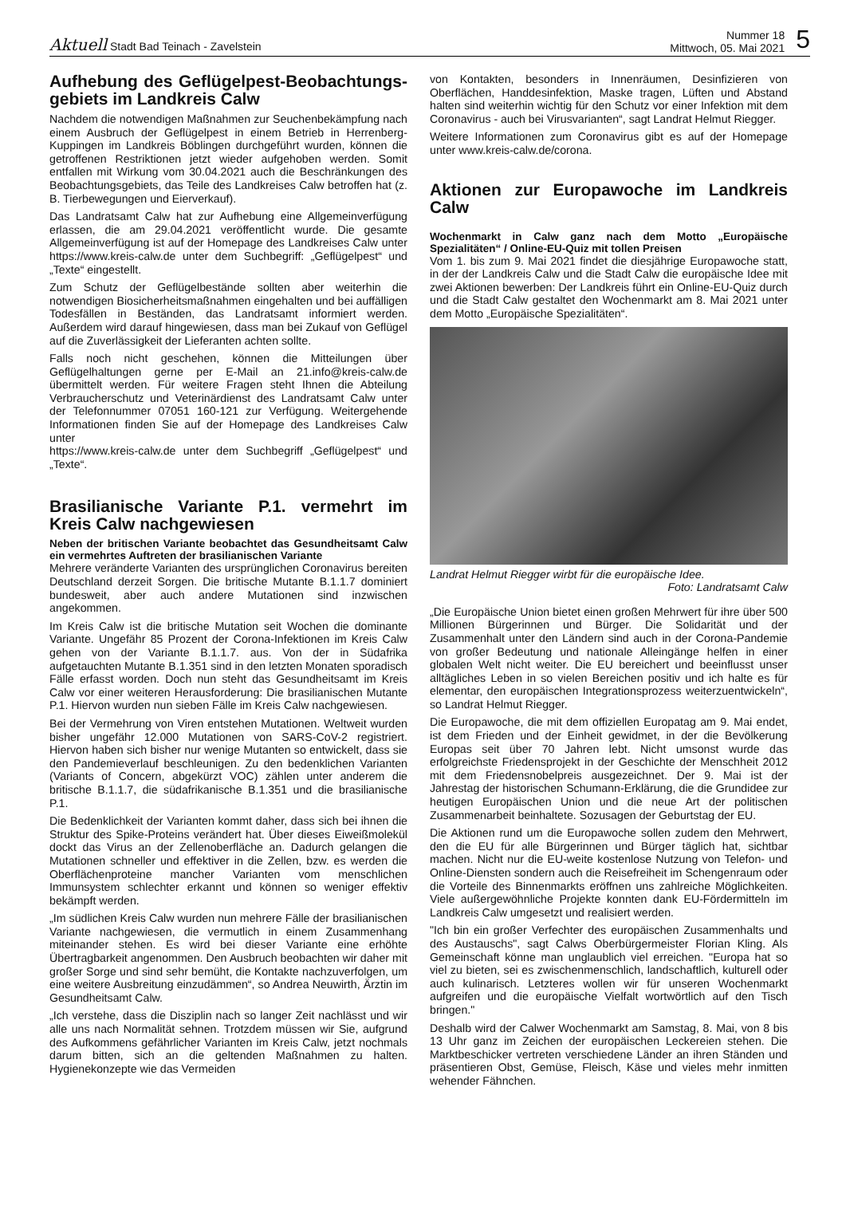Aktuell Stadt Bad Teinach - Zavelstein
Nummer 18
Mittwoch, 05. Mai 2021
5
Aufhebung des Geflügelpest-Beobachtungs-gebiets im Landkreis Calw
Nachdem die notwendigen Maßnahmen zur Seuchenbekämpfung nach einem Ausbruch der Geflügelpest in einem Betrieb in Herrenberg-Kuppingen im Landkreis Böblingen durchgeführt wurden, können die getroffenen Restriktionen jetzt wieder aufgehoben werden. Somit entfallen mit Wirkung vom 30.04.2021 auch die Beschränkungen des Beobachtungsgebiets, das Teile des Landkreises Calw betroffen hat (z. B. Tierbewegungen und Eierverkauf).
Das Landratsamt Calw hat zur Aufhebung eine Allgemeinverfügung erlassen, die am 29.04.2021 veröffentlicht wurde. Die gesamte Allgemeinverfügung ist auf der Homepage des Landkreises Calw unter https://www.kreis-calw.de unter dem Suchbegriff: „Geflügelpest“ und „Texte“ eingestellt.
Zum Schutz der Geflügelbestände sollten aber weiterhin die notwendigen Biosicherheitsmaßnahmen eingehalten und bei auffälligen Todesfällen in Beständen, das Landratsamt informiert werden. Außerdem wird darauf hingewiesen, dass man bei Zukauf von Geflügel auf die Zuverlässigkeit der Lieferanten achten sollte.
Falls noch nicht geschehen, können die Mitteilungen über Geflügelhaltungen gerne per E-Mail an 21.info@kreis-calw.de übermittelt werden. Für weitere Fragen steht Ihnen die Abteilung Verbraucherschutz und Veterinärdienst des Landratsamt Calw unter der Telefonnummer 07051 160-121 zur Verfügung. Weitergehende Informationen finden Sie auf der Homepage des Landkreises Calw unter
https://www.kreis-calw.de unter dem Suchbegriff „Geflügelpest“ und „Texte“.
Brasilianische Variante P.1. vermehrt im Kreis Calw nachgewiesen
Neben der britischen Variante beobachtet das Gesundheitsamt Calw ein vermehrtes Auftreten der brasilianischen Variante
Mehrere veränderte Varianten des ursprünglichen Coronavirus bereiten Deutschland derzeit Sorgen. Die britische Mutante B.1.1.7 dominiert bundesweit, aber auch andere Mutationen sind inzwischen angekommen.
Im Kreis Calw ist die britische Mutation seit Wochen die dominante Variante. Ungefähr 85 Prozent der Corona-Infektionen im Kreis Calw gehen von der Variante B.1.1.7. aus. Von der in Südafrika aufgetauchten Mutante B.1.351 sind in den letzten Monaten sporadisch Fälle erfasst worden. Doch nun steht das Gesundheitsamt im Kreis Calw vor einer weiteren Herausforderung: Die brasilianischen Mutante P.1. Hiervon wurden nun sieben Fälle im Kreis Calw nachgewiesen.
Bei der Vermehrung von Viren entstehen Mutationen. Weltweit wurden bisher ungefähr 12.000 Mutationen von SARS-CoV-2 registriert. Hiervon haben sich bisher nur wenige Mutanten so entwickelt, dass sie den Pandemieverlauf beschleunigen. Zu den bedenklichen Varianten (Variants of Concern, abgekürzt VOC) zählen unter anderem die britische B.1.1.7, die südafrikanische B.1.351 und die brasilianische P.1.
Die Bedenklichkeit der Varianten kommt daher, dass sich bei ihnen die Struktur des Spike-Proteins verändert hat. Über dieses Eiweißmolekül dockt das Virus an der Zellenoberfläche an. Dadurch gelangen die Mutationen schneller und effektiver in die Zellen, bzw. es werden die Oberflächenproteine mancher Varianten vom menschlichen Immunsystem schlechter erkannt und können so weniger effektiv bekämpft werden.
„Im südlichen Kreis Calw wurden nun mehrere Fälle der brasilianischen Variante nachgewiesen, die vermutlich in einem Zusammenhang miteinander stehen. Es wird bei dieser Variante eine erhöhte Übertragbarkeit angenommen. Den Ausbruch beobachten wir daher mit großer Sorge und sind sehr bemüht, die Kontakte nachzuverfolgen, um eine weitere Ausbreitung einzudämmen“, so Andrea Neuwirth, Ärztin im Gesundheitsamt Calw.
„Ich verstehe, dass die Disziplin nach so langer Zeit nachlässt und wir alle uns nach Normalität sehnen. Trotzdem müssen wir Sie, aufgrund des Aufkommens gefährlicher Varianten im Kreis Calw, jetzt nochmals darum bitten, sich an die geltenden Maßnahmen zu halten. Hygienekonzepte wie das Vermeiden
von Kontakten, besonders in Innenräumen, Desinfizieren von Oberflächen, Handdesinfektion, Maske tragen, Lüften und Abstand halten sind weiterhin wichtig für den Schutz vor einer Infektion mit dem Coronavirus - auch bei Virusvarianten“, sagt Landrat Helmut Riegger.
Weitere Informationen zum Coronavirus gibt es auf der Homepage unter www.kreis-calw.de/corona.
Aktionen zur Europawoche im Landkreis Calw
Wochenmarkt in Calw ganz nach dem Motto „Europäische Spezialitäten“ / Online-EU-Quiz mit tollen Preisen
Vom 1. bis zum 9. Mai 2021 findet die diesjährige Europawoche statt, in der der Landkreis Calw und die Stadt Calw die europäische Idee mit zwei Aktionen bewerben: Der Landkreis führt ein Online-EU-Quiz durch und die Stadt Calw gestaltet den Wochenmarkt am 8. Mai 2021 unter dem Motto „Europäische Spezialitäten“.
Landrat Helmut Riegger wirbt für die europäische Idee.
Foto: Landratsamt Calw
„Die Europäische Union bietet einen großen Mehrwert für ihre über 500 Millionen Bürgerinnen und Bürger. Die Solidarität und der Zusammenhalt unter den Ländern sind auch in der Corona-Pandemie von großer Bedeutung und nationale Alleingänge helfen in einer globalen Welt nicht weiter. Die EU bereichert und beeinflusst unser alltägliches Leben in so vielen Bereichen positiv und ich halte es für elementar, den europäischen Integrationsprozess weiterzuentwickeln“, so Landrat Helmut Riegger.
Die Europawoche, die mit dem offiziellen Europatag am 9. Mai endet, ist dem Frieden und der Einheit gewidmet, in der die Bevölkerung Europas seit über 70 Jahren lebt. Nicht umsonst wurde das erfolgreichste Friedensprojekt in der Geschichte der Menschheit 2012 mit dem Friedensnobelpreis ausgezeichnet. Der 9. Mai ist der Jahrestag der historischen Schumann-Erklärung, die die Grundidee zur heutigen Europäischen Union und die neue Art der politischen Zusammenarbeit beinhaltete. Sozusagen der Geburtstag der EU.
Die Aktionen rund um die Europawoche sollen zudem den Mehrwert, den die EU für alle Bürgerinnen und Bürger täglich hat, sichtbar machen. Nicht nur die EU-weite kostenlose Nutzung von Telefon- und Online-Diensten sondern auch die Reisefreiheit im Schengenraum oder die Vorteile des Binnenmarkts eröffnen uns zahlreiche Möglichkeiten. Viele außergewöhnliche Projekte konnten dank EU-Fördermitteln im Landkreis Calw umgesetzt und realisiert werden.
"Ich bin ein großer Verfechter des europäischen Zusammenhalts und des Austauschs", sagt Calws Oberbürgermeister Florian Kling. Als Gemeinschaft könne man unglaublich viel erreichen. "Europa hat so viel zu bieten, sei es zwischenmenschlich, landschaftlich, kulturell oder auch kulinarisch. Letzteres wollen wir für unseren Wochenmarkt aufgreifen und die europäische Vielfalt wortwörtlich auf den Tisch bringen."
Deshalb wird der Calwer Wochenmarkt am Samstag, 8. Mai, von 8 bis 13 Uhr ganz im Zeichen der europäischen Leckereien stehen. Die Marktbeschicker vertreten verschiedene Länder an ihren Ständen und präsentieren Obst, Gemüse, Fleisch, Käse und vieles mehr inmitten wehender Fähnchen.